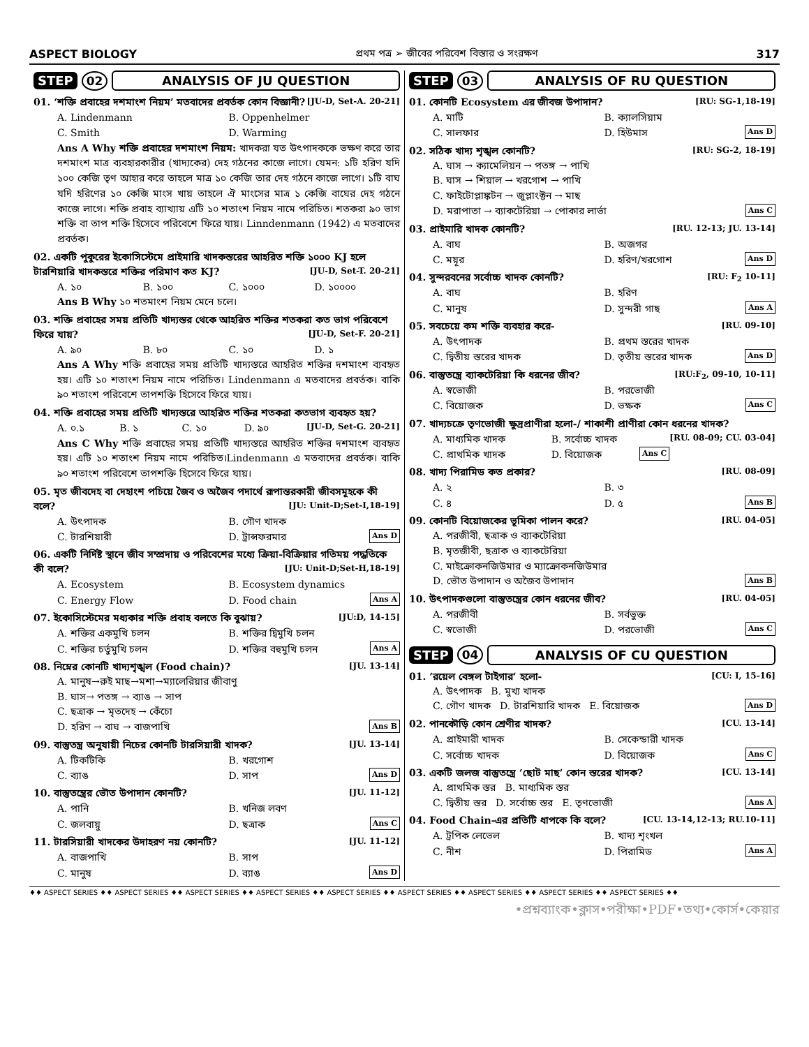ASPECT BIOLOGY প্রথম পত্র ➢ জীবের পরিবেশ বিস্তার ও সংরক্ষণ 317
STEP 02 ANALYSIS OF JU QUESTION
01. ‘শক্তি প্রবাহের দশমাংশ নিয়ম’ মতবাদের প্রবর্তক কোন বিজ্ঞানী? [JU-D, Set-A. 20-21]
A. Lindenmann B. Oppenhelmer C. Smith D. Warming
Ans A Why শক্তি প্রবাহের দশমাংশ নিয়ম: খাদকরা যত উৎপাদককে ভক্ষণ করে তার দশমাংশ মাত্র ব্যবহারকারীর (খাদ্যকের) দেহ গঠনের কাজে লাগে। যেমন: ১টি হরিণ যদি ১০০ কেজি তৃণ আহার করে তাহলে মাত্র ১০ কেজি তার দেহ গঠনে কাজে লাগে। ১টি বাঘ যদি হরিণের ১০ কেজি মাংস খায় তাহলে ঐ মাংসের মাত্র ১ কেজি বাঘের দেহ গঠনে কাজে লাগে। শক্তি প্রবাহ ব্যাখ্যায় এটি ১০ শতাংশ নিয়ম নামে পরিচিত। শতকরা ৯০ ভাগ শক্তি বা তাপ শক্তি হিসেবে পরিবেশে ফিরে যায়। Linndenmann (1942) এ মতবাদের প্রবর্তক।
02. একটি পুকুরের ইকোসিস্টেমে প্রাইমারি খাদকস্তরের আহরিত শক্তি ১০০০ KJ হলে টারশিয়ারি খাদকস্তরে শক্তির পরিমাণ কত KJ? [JU-D, Set-T. 20-21]
A. ১০ B. ১০০ C. ১০০০ D. ১০০০০
Ans B Why ১০ শতমাংশ নিয়ম মেনে চলে।
03. শক্তি প্রবাহের সময় প্রতিটি খাদ্যস্তর থেকে আহরিত শক্তির শতকরা কত ভাগ পরিবেশে ফিরে যায়? [JU-D, Set-F. 20-21]
A. ৯০ B. ৮০ C. ১০ D. ১
Ans A Why শক্তি প্রবাহের সময় প্রতিটি খাদ্যস্তরে আহরিত শক্তির দশমাংশ ব্যবহৃত হয়। এটি ১০ শতাংশ নিয়ম নামে পরিচিত। Lindenmann এ মতবাদের প্রবর্তক। বাকি ৯০ শতাংশ পরিবেশে তাপশক্তি হিসেবে ফিরে যায়।
04. শক্তি প্রবাহের সময় প্রতিটি খাদ্যস্তরে আহরিত শক্তির শতকরা কতভাগ ব্যবহৃত হয়? [JU-D, Set-G. 20-21]
A. ০.১ B. ১ C. ১০ D. ৯০
Ans C Why শক্তি প্রবাহের সময় প্রতিটি খাদ্যস্তরে আহরিত শক্তির দশমাংশ ব্যবহৃত হয়। এটি ১০ শতাংশ নিয়ম নামে পরিচিত।Lindenmann এ মতবাদের প্রবর্তক। বাকি ৯০ শতাংশ পরিবেশে তাপশক্তি হিসেবে ফিরে যায়।
05. মৃত জীবদেহ বা দেহাংশ পচিয়ে জৈব ও অজৈব পদার্থে রূপান্তরকারী জীবসমূহকে কী বলে? [JU: Unit-D;Set-I,18-19]
A. উৎপাদক B. গৌণ খাদক C. টারশিয়ারী D. ট্রান্সফরমার Ans D
06. একটি নির্দিষ্ট স্থানে জীব সম্প্রদায় ও পরিবেশের মধ্যে ক্রিয়া-বিক্রিয়ার গতিময় পদ্ধতিকে কী বলে? [JU: Unit-D;Set-H,18-19]
A. Ecosystem B. Ecosystem dynamics C. Energy Flow D. Food chain Ans A
07. ইকোসিস্টেমের মধ্যকার শক্তি প্রবাহ বলতে কি বুঝায়? [JU:D, 14-15]
A. শক্তির একমুখি চলন B. শক্তির দ্বিমুখি চলন C. শক্তির চর্তুমুখি চলন D. শক্তির বহুমুখি চলন Ans A
08. নিম্নের কোনটি খাদ্যশৃঙ্খল (Food chain)? [JU. 13-14]
A. মানুষ→রুই মাছ→মশা→ম্যালেরিয়ার জীবাণু
B. ঘাস→ পতঙ্গ → ব্যাঙ → সাপ
C. ছত্রাক → মৃতদেহ → কেঁচো
D. হরিণ → বাঘ → বাজপাখি Ans B
09. বাস্তুতন্ত্র অনুযায়ী নিচের কোনটি টারসিয়ারী খাদক? [JU. 13-14]
A. টিকটিকি B. খরগোশ C. ব্যাঙ D. সাপ Ans D
10. বাস্তুতন্ত্রের ভৌত উপাদান কোনটি? [JU. 11-12]
A. পানি B. খনিজ লবণ C. জলবায়ু D. ছত্রাক Ans C
11. টারসিয়ারী খাদকের উদাহরণ নয় কোনটি? [JU. 11-12]
A. বাজপাখি B. সাপ C. মানুষ D. ব্যাঙ Ans D
STEP 03 ANALYSIS OF RU QUESTION
01. কোনটি Ecosystem এর জীবজ উপাদান? [RU: SG-1,18-19]
A. মাটি B. ক্যালসিয়াম C. সালফার D. হিউমাস Ans D
02. সঠিক খাদ্য শৃঙ্খল কোনটি? [RU: SG-2, 18-19]
A. ঘাস → ক্যামেলিয়ন → পতঙ্গ → পাখি
B. ঘাস → শিয়াল → খরগোশ → পাখি
C. ফাইটোপ্লাঙ্কটন → জুপ্লাংক্টন → মাছ
D. মরাপাতা → ব্যাকটেরিয়া → পোকার লার্ভা Ans C
03. প্রাইমারি খাদক কোনটি? [RU. 12-13; JU. 13-14]
A. বাঘ B. অজগর C. ময়ূর D. হরিণ/খরগোশ Ans D
04. সুন্দরবনের সর্বোচ্চ খাদক কোনটি? [RU: F<sub>2</sub> 10-11]
A. বাঘ B. হরিণ C. মানুষ D. সুন্দরী গাছ Ans A
05. সবচেয়ে কম শক্তি ব্যবহার করে- [RU. 09-10]
A. উৎপাদক B. প্রথম স্তরের খাদক C. দ্বিতীয় স্তরের খাদক D. তৃতীয় স্তরের খাদক Ans D
06. বাস্তুতন্ত্রে ব্যাকটেরিয়া কি ধরনের জীব? [RU:F<sub>2</sub>, 09-10, 10-11]
A. স্বভোজী B. পরভোজী C. বিয়োজক D. ভক্ষক Ans C
07. খাদ্যচক্রে তৃণভোজী ক্ষুদ্রপ্রাণীরা হলো-/ শাকাশী প্রাণীরা কোন ধরনের খাদক? [RU. 08-09; CU. 03-04]
A. মাধ্যমিক খাদক B. সর্বোচ্চ খাদক C. প্রাথমিক খাদক D. বিয়োজক Ans C
08. খাদ্য পিরামিড কত প্রকার? [RU. 08-09]
A. ২ B. ৩ C. ৪ D. ৫ Ans B
09. কোনটি বিয়োজকের ভূমিকা পালন করে? [RU. 04-05]
A. পরজীবী, ছত্রাক ও ব্যাকটেরিয়া
B. মৃতজীবী, ছত্রাক ও ব্যাকটেরিয়া
C. মাইক্রোকনজিউমার ও ম্যাক্রোকনজিউমার
D. ভৌত উপাদান ও অজৈব উপাদান Ans B
10. উৎপাদকগুলো বাস্তুতন্ত্রের কোন ধরনের জীব? [RU. 04-05]
A. পরজীবী B. সর্বভুক্ত C. স্বভোজী D. পরভোজী Ans C
STEP 04 ANALYSIS OF CU QUESTION
01. ‘রয়েল বেঙ্গল টাইগার’ হলো- [CU: I, 15-16]
A. উৎপাদক B. মুখ্য খাদক
C. গৌণ খাদক D. টারশিয়ারি খাদক E. বিয়োজক Ans D
02. পানকৌড়ি কোন শ্রেণীর খাদক? [CU. 13-14]
A. প্রাইমারী খাদক B. সেকেন্ডারী খাদক C. সর্বোচ্চ খাদক D. বিয়োজক Ans C
03. একটি জলজ বাস্তুতন্ত্রে ‘ছোট মাছ’ কোন স্তরের খাদক? [CU. 13-14]
A. প্রাথমিক স্তর B. মাধ্যমিক স্তর
C. দ্বিতীয় স্তর D. সর্বোচ্চ স্তর E. তৃণভোজী Ans A
04. Food Chain-এর প্রতিটি ধাপকে কি বলে? [CU. 13-14,12-13; RU.10-11]
A. ট্রপিক লেভেল B. খাদ্য শৃংখল C. নীশ D. পিরামিড Ans A
♦♦ ASPECT SERIES ♦♦ ASPECT SERIES ♦♦ ASPECT SERIES ♦♦ ASPECT SERIES ♦♦ ASPECT SERIES ♦♦ ASPECT SERIES ♦♦ ASPECT SERIES ♦♦ ASPECT SERIES ♦♦ ASPECT SERIES ♦♦
•প্রশ্নব্যাংক•ক্লাস•পরীক্ষা•PDF•তথ্য•কোর্স•কেয়ার